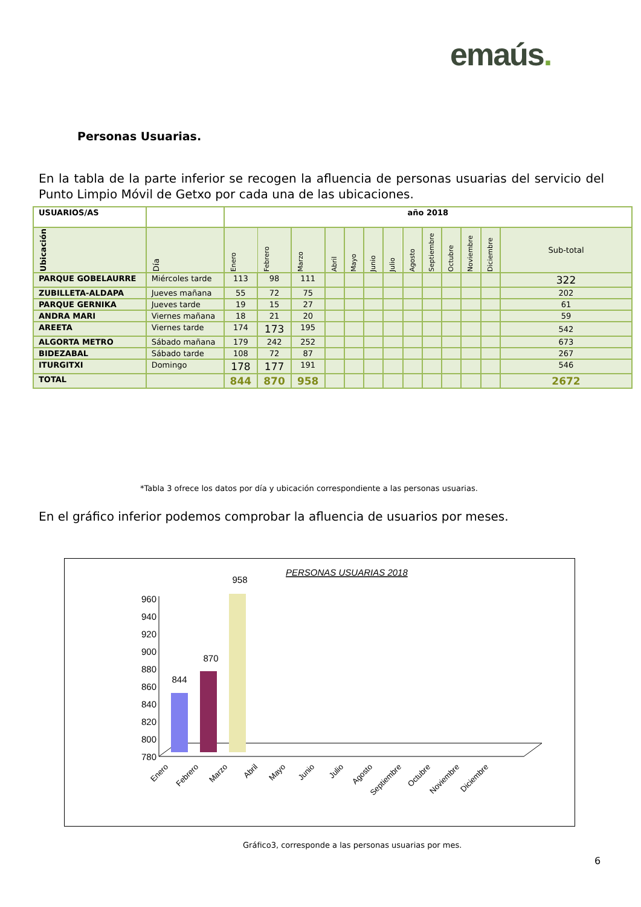emaús.
Personas Usuarias.
En la tabla de la parte inferior se recogen la afluencia de personas usuarias del servicio del Punto Limpio Móvil de Getxo por cada una de las ubicaciones.
| USUARIOS/AS | | año 2018 | | | | | | | | | | | | |
| --- | --- | --- | --- | --- | --- | --- | --- | --- | --- | --- | --- | --- | --- | --- |
| Ubicación | Día | Enero | Febrero | Marzo | Abril | Mayo | Junio | Julio | Agosto | Septiembre | Octubre | Noviembre | Diciembre | Sub-total |
| PARQUE GOBELAURRE | Miércoles tarde | 113 | 98 | 111 | | | | | | | | | | 322 |
| ZUBILLETA-ALDAPA | Jueves mañana | 55 | 72 | 75 | | | | | | | | | | 202 |
| PARQUE GERNIKA | Jueves tarde | 19 | 15 | 27 | | | | | | | | | | 61 |
| ANDRA MARI | Viernes mañana | 18 | 21 | 20 | | | | | | | | | | 59 |
| AREETA | Viernes tarde | 174 | 173 | 195 | | | | | | | | | | 542 |
| ALGORTA METRO | Sábado mañana | 179 | 242 | 252 | | | | | | | | | | 673 |
| BIDEZABAL | Sábado tarde | 108 | 72 | 87 | | | | | | | | | | 267 |
| ITURGITXI | Domingo | 178 | 177 | 191 | | | | | | | | | | 546 |
| TOTAL | | 844 | 870 | 958 | | | | | | | | | | 2672 |
*Tabla 3 ofrece los datos por día y ubicación correspondiente a las personas usuarias.
En el gráfico inferior podemos comprobar la afluencia de usuarios por meses.
PERSONAS USUARIAS 2018
960
940
920
900
880
860
840
820
800
780
844
870
958
Enero
Febrero
Marzo
Abril
Mayo
Junio
Julio
Agosto
Septiembre
Octubre
Noviembre
Diciembre
Gráfico3, corresponde a las personas usuarias por mes.
6